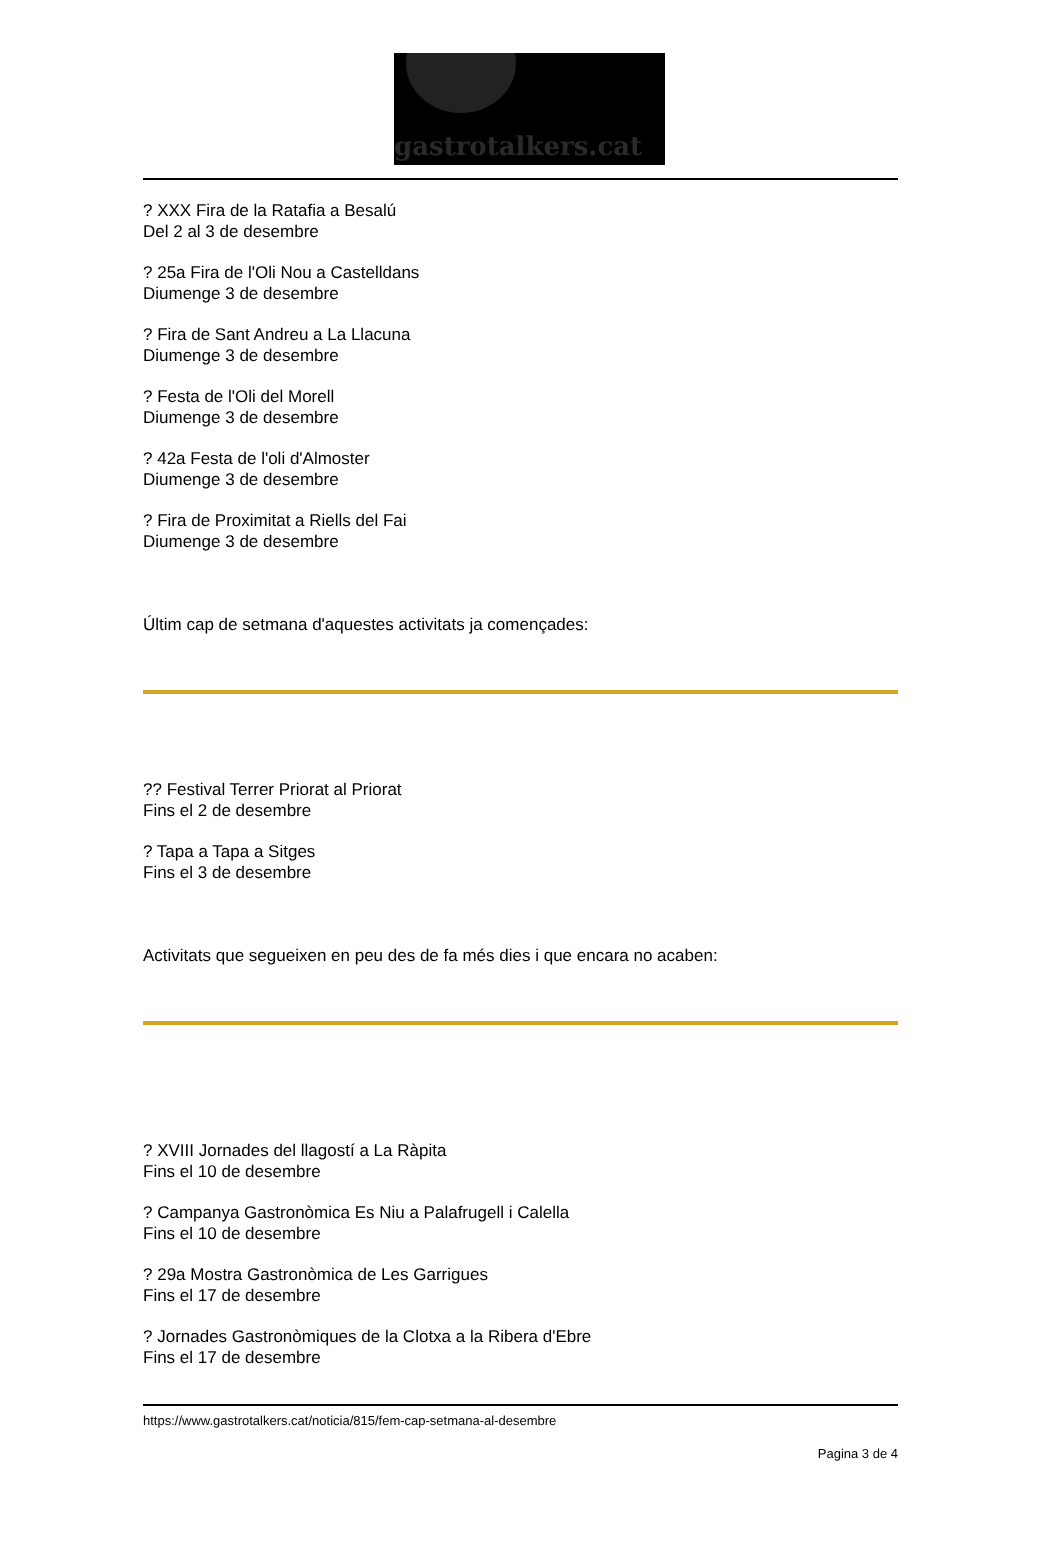gastrotalkers.cat
? XXX Fira de la Ratafia a Besalú
Del 2 al 3 de desembre
? 25a Fira de l'Oli Nou a Castelldans
Diumenge 3 de desembre
? Fira de Sant Andreu a La Llacuna
Diumenge 3 de desembre
? Festa de l'Oli del Morell
Diumenge 3 de desembre
? 42a Festa de l'oli d'Almoster
Diumenge 3 de desembre
? Fira de Proximitat a Riells del Fai
Diumenge 3 de desembre
Últim cap de setmana d'aquestes activitats ja començades:
?? Festival Terrer Priorat al Priorat
Fins el 2 de desembre
? Tapa a Tapa a Sitges
Fins el 3 de desembre
Activitats que segueixen en peu des de fa més dies i que encara no acaben:
? XVIII Jornades del llagostí a La Ràpita
Fins el 10 de desembre
? Campanya Gastronòmica Es Niu a Palafrugell i Calella
Fins el 10 de desembre
? 29a Mostra Gastronòmica de Les Garrigues
Fins el 17 de desembre
? Jornades Gastronòmiques de la Clotxa a la Ribera d'Ebre
Fins el 17 de desembre
https://www.gastrotalkers.cat/noticia/815/fem-cap-setmana-al-desembre
Pagina 3 de 4